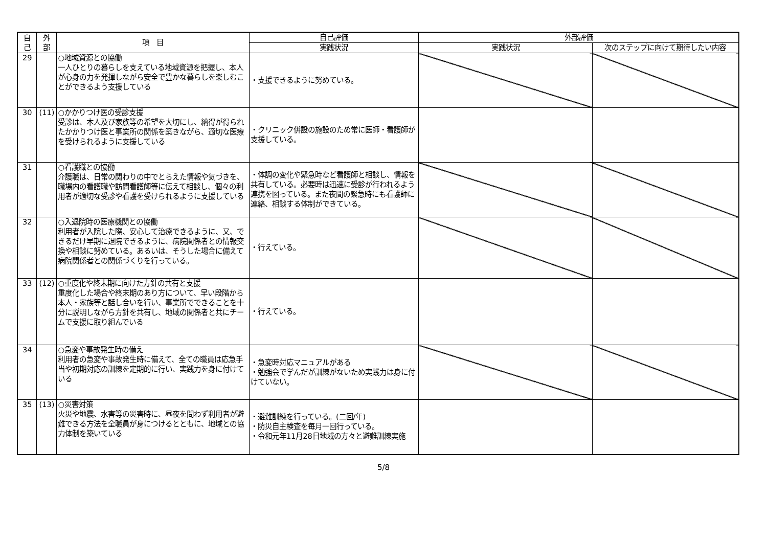| 自 己 | 外 部 | 項 目 | 自己評価 | 外部評価 | |
| --- | --- | --- | --- | --- | --- |
| | | | 実践状況 | 実践状況 | 次のステップに向けて期待したい内容 |
| 29 | | ○地域資源との協働 一人ひとりの暮らしを支えている地域資源を把握し、本人が心身の力を発揮しながら安全で豊かな暮らしを楽しむことができるよう支援している | ・支援できるように努めている。 | | |
| 30 | (11) | ○かかりつけ医の受診支援 受診は、本人及び家族等の希望を大切にし、納得が得られたかかりつけ医と事業所の関係を築きながら、適切な医療を受けられるように支援している | ・クリニック併設の施設のため常に医師・看護師が支援している。 | | |
| 31 | | ○看護職との協働 介護職は、日常の関わりの中でとらえた情報や気づきを、職場内の看護職や訪問看護師等に伝えて相談し、個々の利用者が適切な受診や看護を受けられるように支援している | ・体調の変化や緊急時など看護師と相談し、情報を共有している。必要時は迅速に受診が行われるよう連携を図っている。また夜間の緊急時にも看護師に連絡、相談する体制ができている。 | | |
| 32 | | ○入退院時の医療機関との協働 利用者が入院した際、安心して治療できるように、又、できるだけ早期に退院できるように、病院関係者との情報交換や相談に努めている。あるいは、そうした場合に備えて病院関係者との関係づくりを行っている。 | ・行えている。 | | |
| 33 | (12) | ○重度化や終末期に向けた方針の共有と支援 重度化した場合や終末期のあり方について、早い段階から本人・家族等と話し合いを行い、事業所でできることを十分に説明しながら方針を共有し、地域の関係者と共にチームで支援に取り組んでいる | ・行えている。 | | |
| 34 | | ○急変や事故発生時の備え 利用者の急変や事故発生時に備えて、全ての職員は応急手当や初期対応の訓練を定期的に行い、実践力を身に付けている | ・急変時対応マニュアルがある ・勉強会で学んだが訓練がないため実践力は身に付けていない。 | | |
| 35 | (13) | ○災害対策 火災や地震、水害等の災害時に、昼夜を問わず利用者が避難できる方法を全職員が身につけるとともに、地域との協力体制を築いている | ・避難訓練を行っている。(二回/年) ・防災自主検査を毎月一回行っている。 ・令和元年11月28日地域の方々と避難訓練実施 | | |
5/8